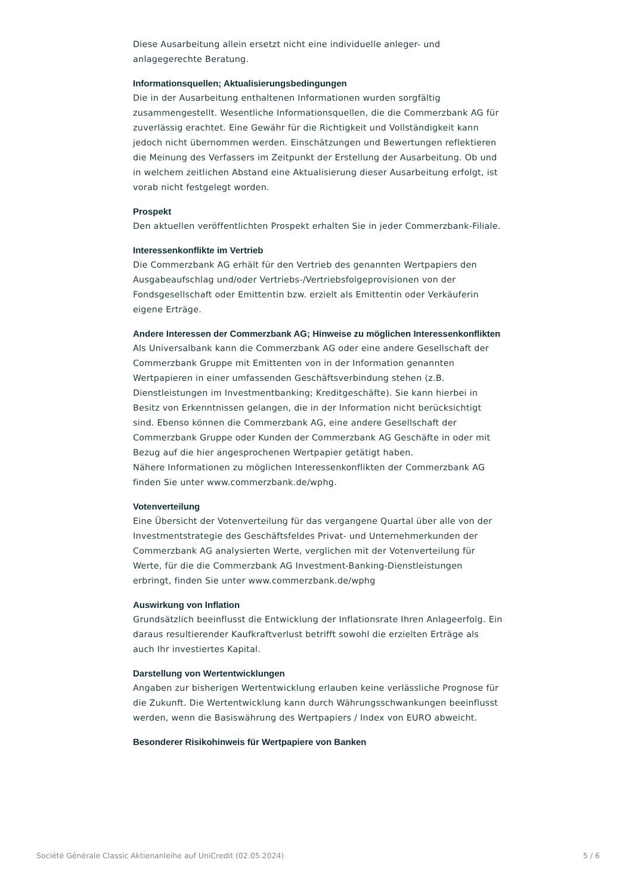Diese Ausarbeitung allein ersetzt nicht eine individuelle anleger- und anlagegerechte Beratung.
Informationsquellen; Aktualisierungsbedingungen
Die in der Ausarbeitung enthaltenen Informationen wurden sorgfältig zusammengestellt. Wesentliche Informationsquellen, die die Commerzbank AG für zuverlässig erachtet. Eine Gewähr für die Richtigkeit und Vollständigkeit kann jedoch nicht übernommen werden. Einschätzungen und Bewertungen reflektieren die Meinung des Verfassers im Zeitpunkt der Erstellung der Ausarbeitung. Ob und in welchem zeitlichen Abstand eine Aktualisierung dieser Ausarbeitung erfolgt, ist vorab nicht festgelegt worden.
Prospekt
Den aktuellen veröffentlichten Prospekt erhalten Sie in jeder Commerzbank-Filiale.
Interessenkonflikte im Vertrieb
Die Commerzbank AG erhält für den Vertrieb des genannten Wertpapiers den Ausgabeaufschlag und/oder Vertriebs-/Vertriebsfolgeprovisionen von der Fondsgesellschaft oder Emittentin bzw. erzielt als Emittentin oder Verkäuferin eigene Erträge.
Andere Interessen der Commerzbank AG; Hinweise zu möglichen Interessenkonflikten
Als Universalbank kann die Commerzbank AG oder eine andere Gesellschaft der Commerzbank Gruppe mit Emittenten von in der Information genannten Wertpapieren in einer umfassenden Geschäftsverbindung stehen (z.B. Dienstleistungen im Investmentbanking; Kreditgeschäfte). Sie kann hierbei in Besitz von Erkenntnissen gelangen, die in der Information nicht berücksichtigt sind. Ebenso können die Commerzbank AG, eine andere Gesellschaft der Commerzbank Gruppe oder Kunden der Commerzbank AG Geschäfte in oder mit Bezug auf die hier angesprochenen Wertpapier getätigt haben.
Nähere Informationen zu möglichen Interessenkonflikten der Commerzbank AG finden Sie unter www.commerzbank.de/wphg.
Votenverteilung
Eine Übersicht der Votenverteilung für das vergangene Quartal über alle von der Investmentstrategie des Geschäftsfeldes Privat- und Unternehmerkunden der Commerzbank AG analysierten Werte, verglichen mit der Votenverteilung für Werte, für die die Commerzbank AG Investment-Banking-Dienstleistungen erbringt, finden Sie unter www.commerzbank.de/wphg
Auswirkung von Inflation
Grundsätzlich beeinflusst die Entwicklung der Inflationsrate Ihren Anlageerfolg. Ein daraus resultierender Kaufkraftverlust betrifft sowohl die erzielten Erträge als auch Ihr investiertes Kapital.
Darstellung von Wertentwicklungen
Angaben zur bisherigen Wertentwicklung erlauben keine verlässliche Prognose für die Zukunft. Die Wertentwicklung kann durch Währungsschwankungen beeinflusst werden, wenn die Basiswährung des Wertpapiers / Index von EURO abweicht.
Besonderer Risikohinweis für Wertpapiere von Banken
Société Générale Classic Aktienanleihe auf UniCredit (02.05.2024) 5 / 6